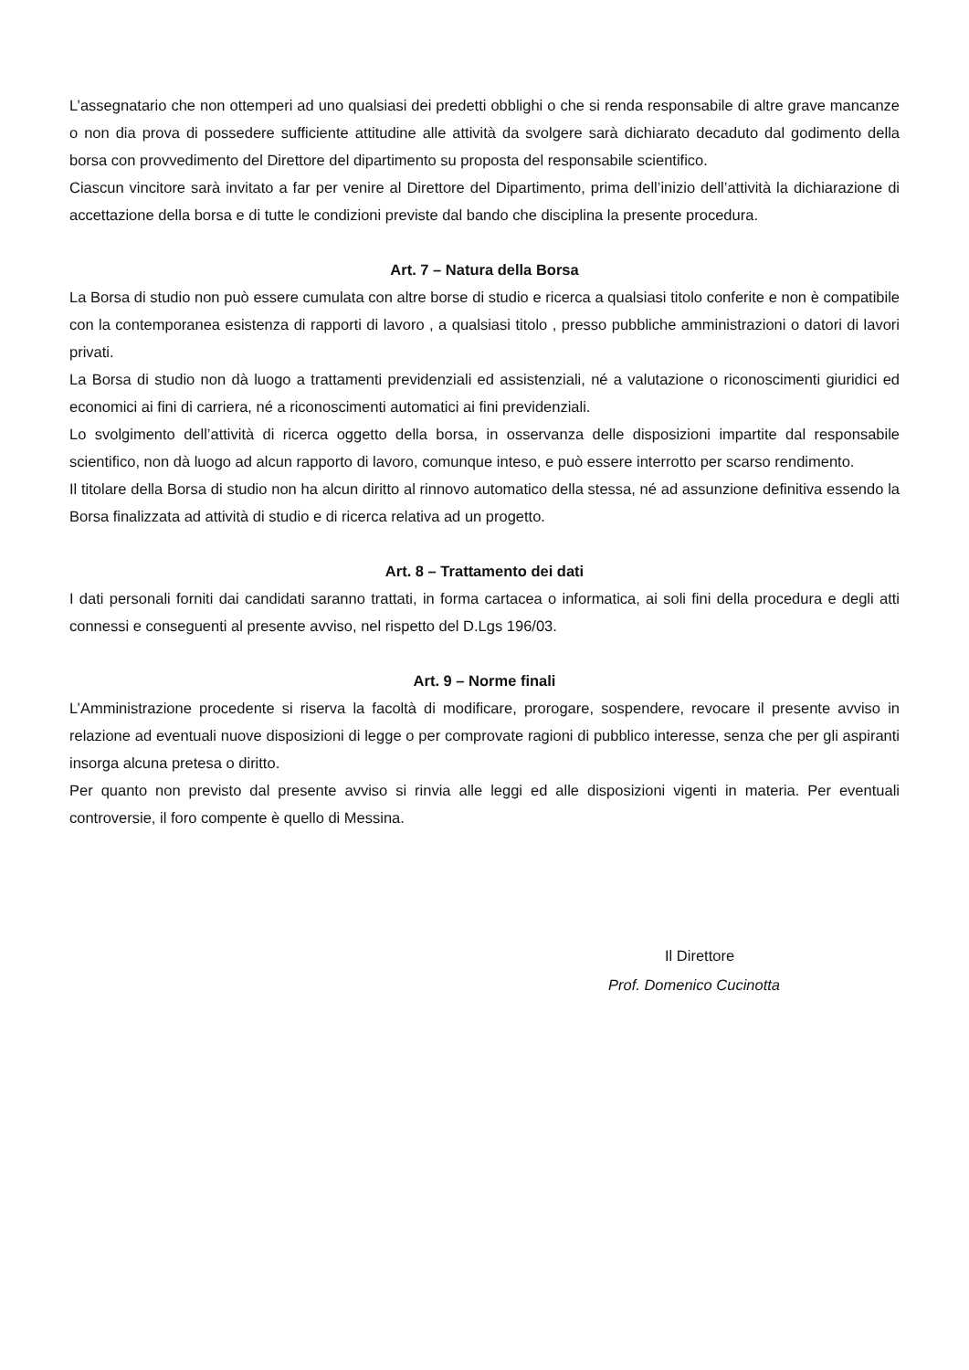L’assegnatario che non ottemperi ad uno qualsiasi dei predetti obblighi o che si renda responsabile di altre grave mancanze o non dia prova di possedere sufficiente attitudine alle attività da svolgere sarà dichiarato decaduto dal godimento della borsa con provvedimento del Direttore del dipartimento su proposta del responsabile scientifico.
Ciascun vincitore sarà invitato a far per venire al Direttore del Dipartimento, prima dell’inizio dell’attività la dichiarazione di accettazione della borsa e di tutte le condizioni previste dal bando che disciplina la presente procedura.
Art. 7 – Natura della Borsa
La Borsa di studio non può essere cumulata con altre borse di studio e ricerca a qualsiasi titolo conferite e non è compatibile con la contemporanea esistenza di rapporti di lavoro , a qualsiasi titolo , presso pubbliche amministrazioni o datori di lavori privati.
La Borsa di studio non dà luogo a trattamenti previdenziali ed assistenziali, né a valutazione o riconoscimenti giuridici ed economici ai fini di carriera, né a riconoscimenti automatici ai fini previdenziali.
Lo svolgimento dell’attività di ricerca oggetto della borsa, in osservanza delle disposizioni impartite dal responsabile scientifico, non dà luogo ad alcun rapporto di lavoro, comunque inteso, e può essere interrotto per scarso rendimento.
Il titolare della Borsa di studio non ha alcun diritto al rinnovo automatico della stessa, né ad assunzione definitiva essendo la Borsa finalizzata ad attività di studio e di ricerca relativa ad un progetto.
Art. 8 – Trattamento dei dati
I dati personali forniti dai candidati saranno trattati, in forma cartacea o informatica, ai soli fini della procedura e degli atti connessi e conseguenti al presente avviso, nel rispetto del D.Lgs 196/03.
Art. 9 – Norme finali
L’Amministrazione procedente si riserva la facoltà di modificare, prorogare, sospendere, revocare il presente avviso in relazione ad eventuali nuove disposizioni di legge o per comprovate ragioni di pubblico interesse, senza che per gli aspiranti insorga alcuna pretesa o diritto.
Per quanto non previsto dal presente avviso si rinvia alle leggi ed alle disposizioni vigenti in materia. Per eventuali controversie, il foro compente è quello di Messina.
Il Direttore
Prof. Domenico Cucinotta